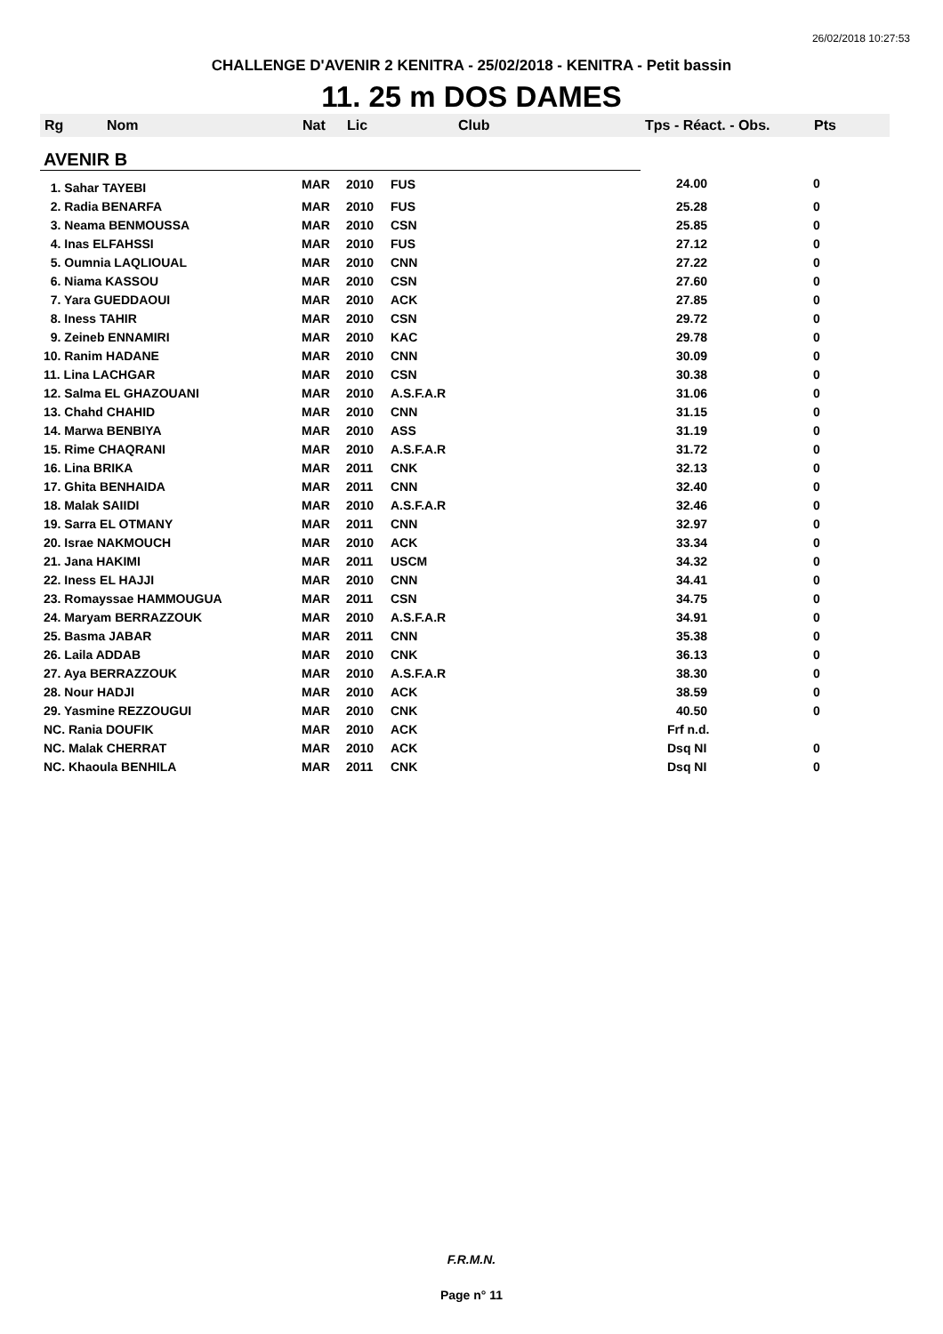26/02/2018 10:27:53
CHALLENGE D'AVENIR 2 KENITRA - 25/02/2018 - KENITRA - Petit bassin
11. 25 m DOS DAMES
| Rg | Nom | Nat | Lic | Club | Tps - Réact. - Obs. | Pts |
| --- | --- | --- | --- | --- | --- | --- |
| AVENIR B | | | | | | |
| 1. Sahar TAYEBI | | MAR | 2010 | FUS | 24.00 | 0 |
| 2. Radia BENARFA | | MAR | 2010 | FUS | 25.28 | 0 |
| 3. Neama BENMOUSSA | | MAR | 2010 | CSN | 25.85 | 0 |
| 4. Inas ELFAHSSI | | MAR | 2010 | FUS | 27.12 | 0 |
| 5. Oumnia LAQLIOUAL | | MAR | 2010 | CNN | 27.22 | 0 |
| 6. Niama KASSOU | | MAR | 2010 | CSN | 27.60 | 0 |
| 7. Yara GUEDDAOUI | | MAR | 2010 | ACK | 27.85 | 0 |
| 8. Iness TAHIR | | MAR | 2010 | CSN | 29.72 | 0 |
| 9. Zeineb ENNAMIRI | | MAR | 2010 | KAC | 29.78 | 0 |
| 10. Ranim HADANE | | MAR | 2010 | CNN | 30.09 | 0 |
| 11. Lina LACHGAR | | MAR | 2010 | CSN | 30.38 | 0 |
| 12. Salma EL GHAZOUANI | | MAR | 2010 | A.S.F.A.R | 31.06 | 0 |
| 13. Chahd CHAHID | | MAR | 2010 | CNN | 31.15 | 0 |
| 14. Marwa BENBIYA | | MAR | 2010 | ASS | 31.19 | 0 |
| 15. Rime CHAQRANI | | MAR | 2010 | A.S.F.A.R | 31.72 | 0 |
| 16. Lina BRIKA | | MAR | 2011 | CNK | 32.13 | 0 |
| 17. Ghita BENHAIDA | | MAR | 2011 | CNN | 32.40 | 0 |
| 18. Malak SAIIDI | | MAR | 2010 | A.S.F.A.R | 32.46 | 0 |
| 19. Sarra EL OTMANY | | MAR | 2011 | CNN | 32.97 | 0 |
| 20. Israe NAKMOUCH | | MAR | 2010 | ACK | 33.34 | 0 |
| 21. Jana HAKIMI | | MAR | 2011 | USCM | 34.32 | 0 |
| 22. Iness EL HAJJI | | MAR | 2010 | CNN | 34.41 | 0 |
| 23. Romayssae HAMMOUGUA | | MAR | 2011 | CSN | 34.75 | 0 |
| 24. Maryam BERRAZZOUK | | MAR | 2010 | A.S.F.A.R | 34.91 | 0 |
| 25. Basma JABAR | | MAR | 2011 | CNN | 35.38 | 0 |
| 26. Laila ADDAB | | MAR | 2010 | CNK | 36.13 | 0 |
| 27. Aya BERRAZZOUK | | MAR | 2010 | A.S.F.A.R | 38.30 | 0 |
| 28. Nour HADJI | | MAR | 2010 | ACK | 38.59 | 0 |
| 29. Yasmine REZZOUGUI | | MAR | 2010 | CNK | 40.50 | 0 |
| NC. Rania DOUFIK | | MAR | 2010 | ACK | Frf n.d. | |
| NC. Malak CHERRAT | | MAR | 2010 | ACK | Dsq NI | 0 |
| NC. Khaoula BENHILA | | MAR | 2011 | CNK | Dsq NI | 0 |
F.R.M.N.
Page n° 11